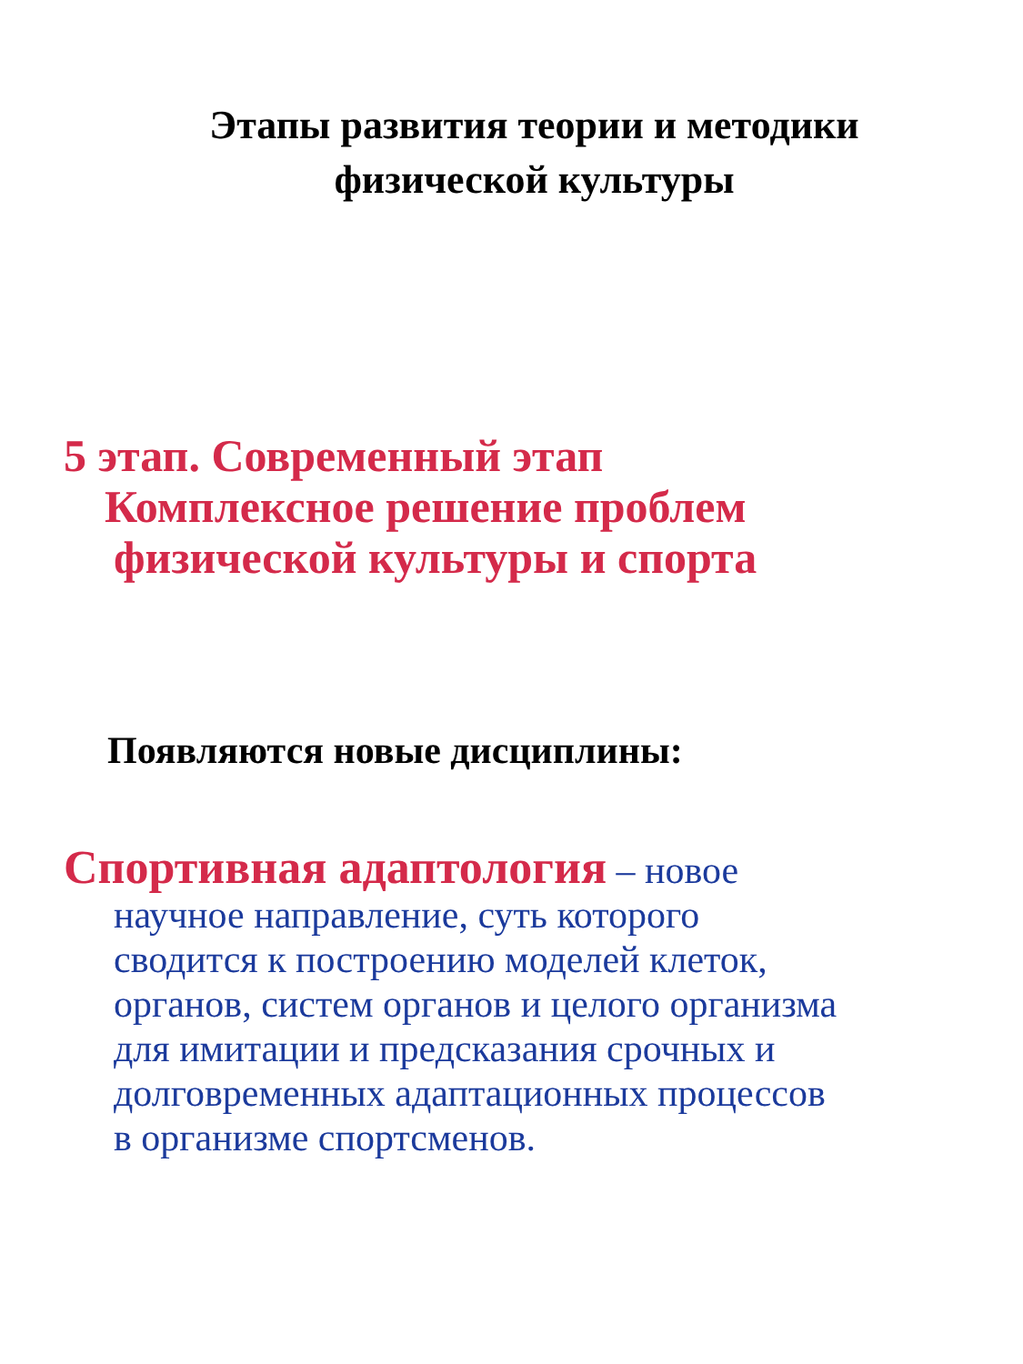Этапы развития теории и методики
физической культуры
5 этап. Современный этап
Комплексное решение проблем
физической культуры и спорта
Появляются новые дисциплины:
Спортивная адаптология – новое
научное направление, суть которого
сводится к построению моделей клеток,
органов, систем органов и целого организма
для имитации и предсказания срочных и
долговременных адаптационных процессов
в организме спортсменов.